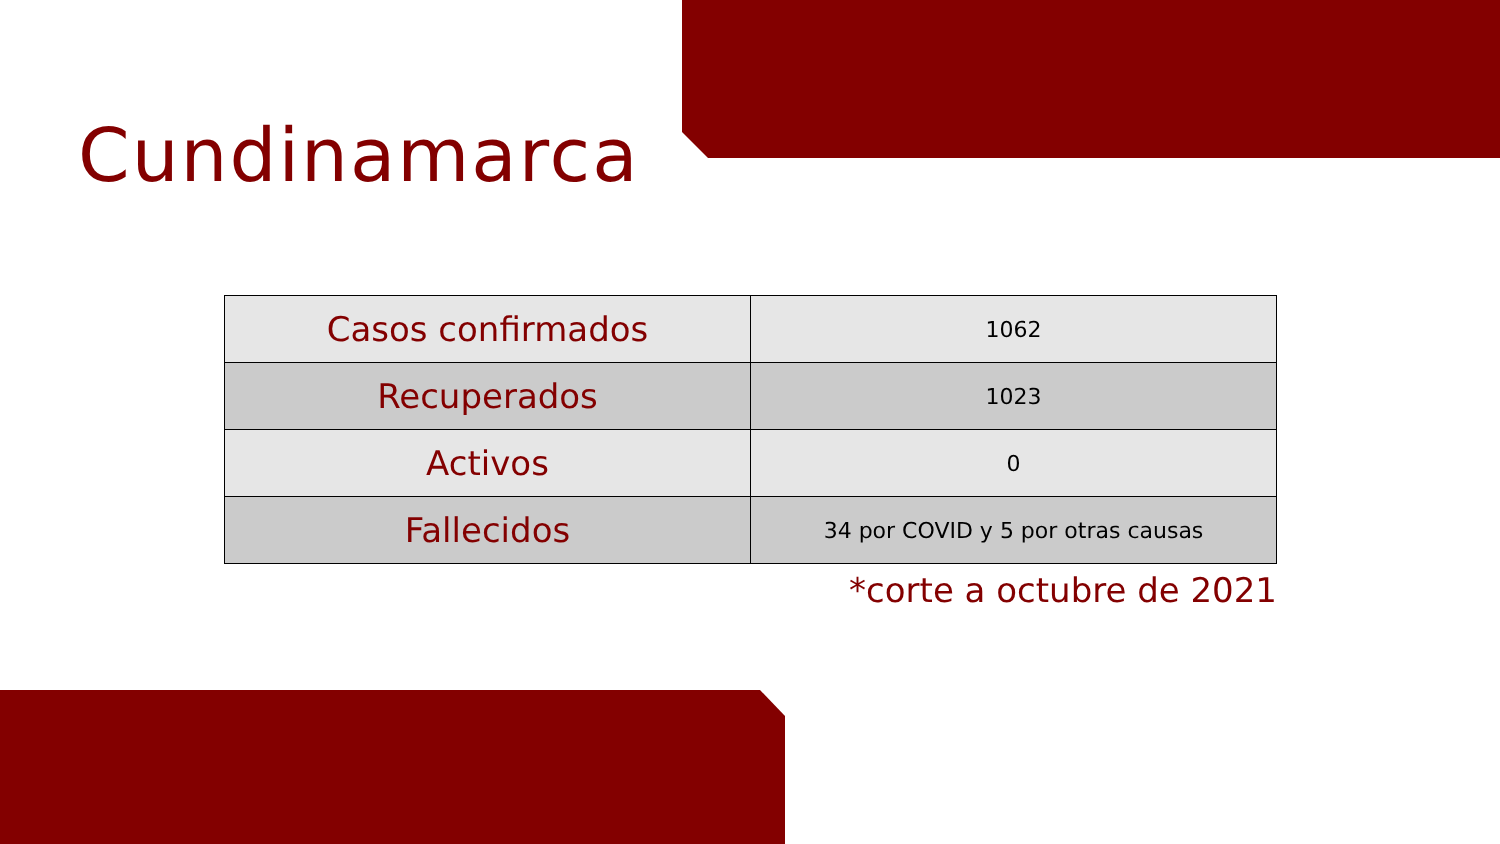Cundinamarca
| Casos confirmados | 1062 |
| Recuperados | 1023 |
| Activos | 0 |
| Fallecidos | 34 por COVID y 5 por otras causas |
*corte a octubre de 2021